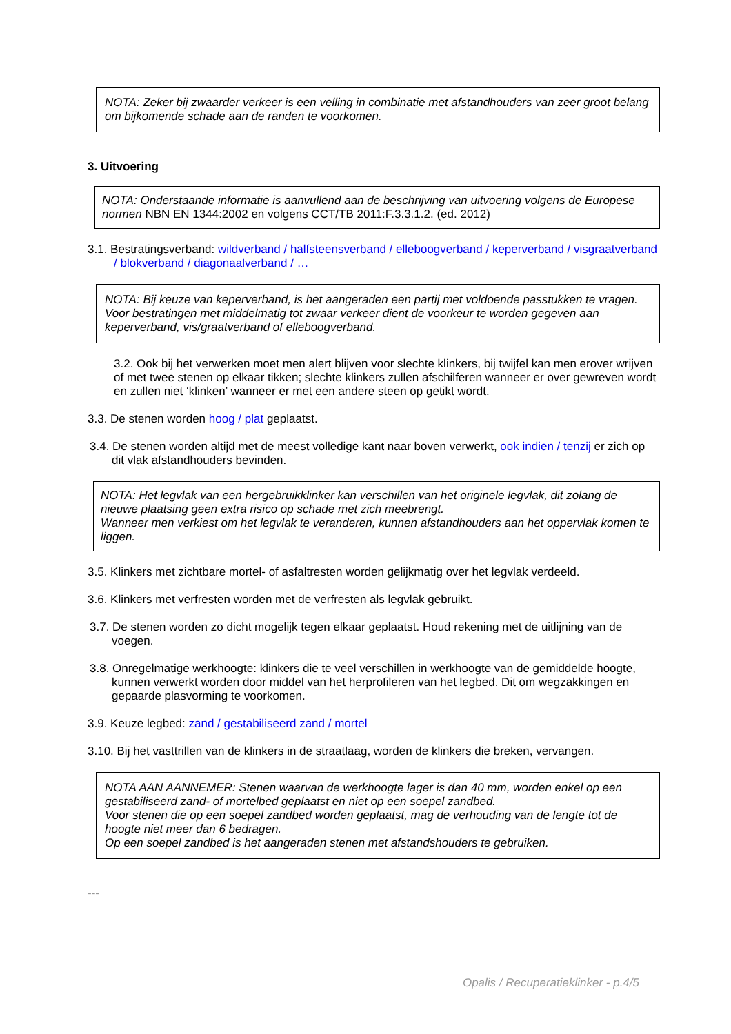NOTA: Zeker bij zwaarder verkeer is een velling in combinatie met afstandhouders van zeer groot belang om bijkomende schade aan de randen te voorkomen.
3. Uitvoering
NOTA: Onderstaande informatie is aanvullend aan de beschrijving van uitvoering volgens de Europese normen NBN EN 1344:2002 en volgens CCT/TB 2011:F.3.3.1.2. (ed. 2012)
3.1. Bestratingsverband: wildverband / halfsteensverband / elleboogverband / keperverband / visgraatverband / blokverband / diagonaalverband / …
NOTA: Bij keuze van keperverband, is het aangeraden een partij met voldoende passtukken te vragen.
Voor bestratingen met middelmatig tot zwaar verkeer dient de voorkeur te worden gegeven aan keperverband, vis/graatverband of elleboogverband.
3.2. Ook bij het verwerken moet men alert blijven voor slechte klinkers, bij twijfel kan men erover wrijven of met twee stenen op elkaar tikken; slechte klinkers zullen afschilferen wanneer er over gewreven wordt en zullen niet ‘klinken’ wanneer er met een andere steen op getikt wordt.
3.3. De stenen worden hoog / plat geplaatst.
3.4. De stenen worden altijd met de meest volledige kant naar boven verwerkt, ook indien / tenzij er zich op dit vlak afstandhouders bevinden.
NOTA: Het legvlak van een hergebruikklinker kan verschillen van het originele legvlak, dit zolang de nieuwe plaatsing geen extra risico op schade met zich meebrengt.
Wanneer men verkiest om het legvlak te veranderen, kunnen afstandhouders aan het oppervlak komen te liggen.
3.5. Klinkers met zichtbare mortel- of asfaltresten worden gelijkmatig over het legvlak verdeeld.
3.6. Klinkers met verfresten worden met de verfresten als legvlak gebruikt.
3.7. De stenen worden zo dicht mogelijk tegen elkaar geplaatst. Houd rekening met de uitlijning van de voegen.
3.8. Onregelmatige werkhoogte: klinkers die te veel verschillen in werkhoogte van de gemiddelde hoogte, kunnen verwerkt worden door middel van het herprofileren van het legbed. Dit om wegzakkingen en gepaarde plasvorming te voorkomen.
3.9. Keuze legbed: zand / gestabiliseerd zand / mortel
3.10. Bij het vasttrillen van de klinkers in de straatlaag, worden de klinkers die breken, vervangen.
NOTA AAN AANNEMER: Stenen waarvan de werkhoogte lager is dan 40 mm, worden enkel op een gestabiliseerd zand- of mortelbed geplaatst en niet op een soepel zandbed.
Voor stenen die op een soepel zandbed worden geplaatst, mag de verhouding van de lengte tot de hoogte niet meer dan 6 bedragen.
Op een soepel zandbed is het aangeraden stenen met afstandshouders te gebruiken.
---
Opalis / Recuperatieklinker - p.4/5